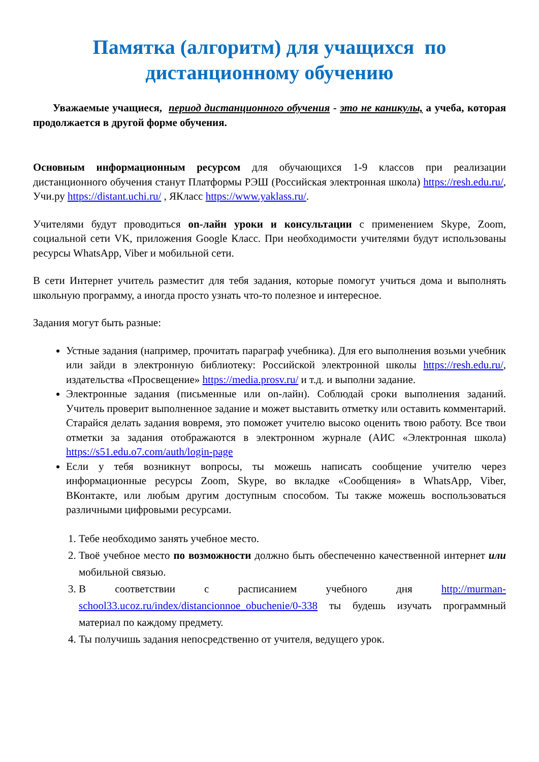Памятка (алгоритм) для учащихся по дистанционному обучению
Уважаемые учащиеся, период дистанционного обучения - это не каникулы, а учеба, которая продолжается в другой форме обучения.
Основным информационным ресурсом для обучающихся 1-9 классов при реализации дистанционного обучения станут Платформы РЭШ (Российская электронная школа) https://resh.edu.ru/, Учи.ру https://distant.uchi.ru/ , ЯКласс https://www.yaklass.ru/.
Учителями будут проводиться on-лайн уроки и консультации с применением Skype, Zoom, социальной сети VK, приложения Google Класс. При необходимости учителями будут использованы ресурсы WhatsApp, Viber и мобильной сети.
В сети Интернет учитель разместит для тебя задания, которые помогут учиться дома и выполнять школьную программу, а иногда просто узнать что-то полезное и интересное.
Задания могут быть разные:
Устные задания (например, прочитать параграф учебника). Для его выполнения возьми учебник или зайди в электронную библиотеку: Российской электронной школы https://resh.edu.ru/, издательства «Просвещение» https://media.prosv.ru/ и т.д. и выполни задание.
Электронные задания (письменные или on-лайн). Соблюдай сроки выполнения заданий. Учитель проверит выполненное задание и может выставить отметку или оставить комментарий. Старайся делать задания вовремя, это поможет учителю высоко оценить твою работу. Все твои отметки за задания отображаются в электронном журнале (АИС «Электронная школа) https://s51.edu.o7.com/auth/login-page
Если у тебя возникнут вопросы, ты можешь написать сообщение учителю через информационные ресурсы Zoom, Skype, во вкладке «Сообщения» в WhatsApp, Viber, ВКонтакте, или любым другим доступным способом. Ты также можешь воспользоваться различными цифровыми ресурсами.
1. Тебе необходимо занять учебное место.
2. Твоё учебное место по возможности должно быть обеспеченно качественной интернет или мобильной связью.
3. В соответствии с расписанием учебного дня http://murman-school33.ucoz.ru/index/distancionnoe_obuchenie/0-338 ты будешь изучать программный материал по каждому предмету.
4. Ты получишь задания непосредственно от учителя, ведущего урок.